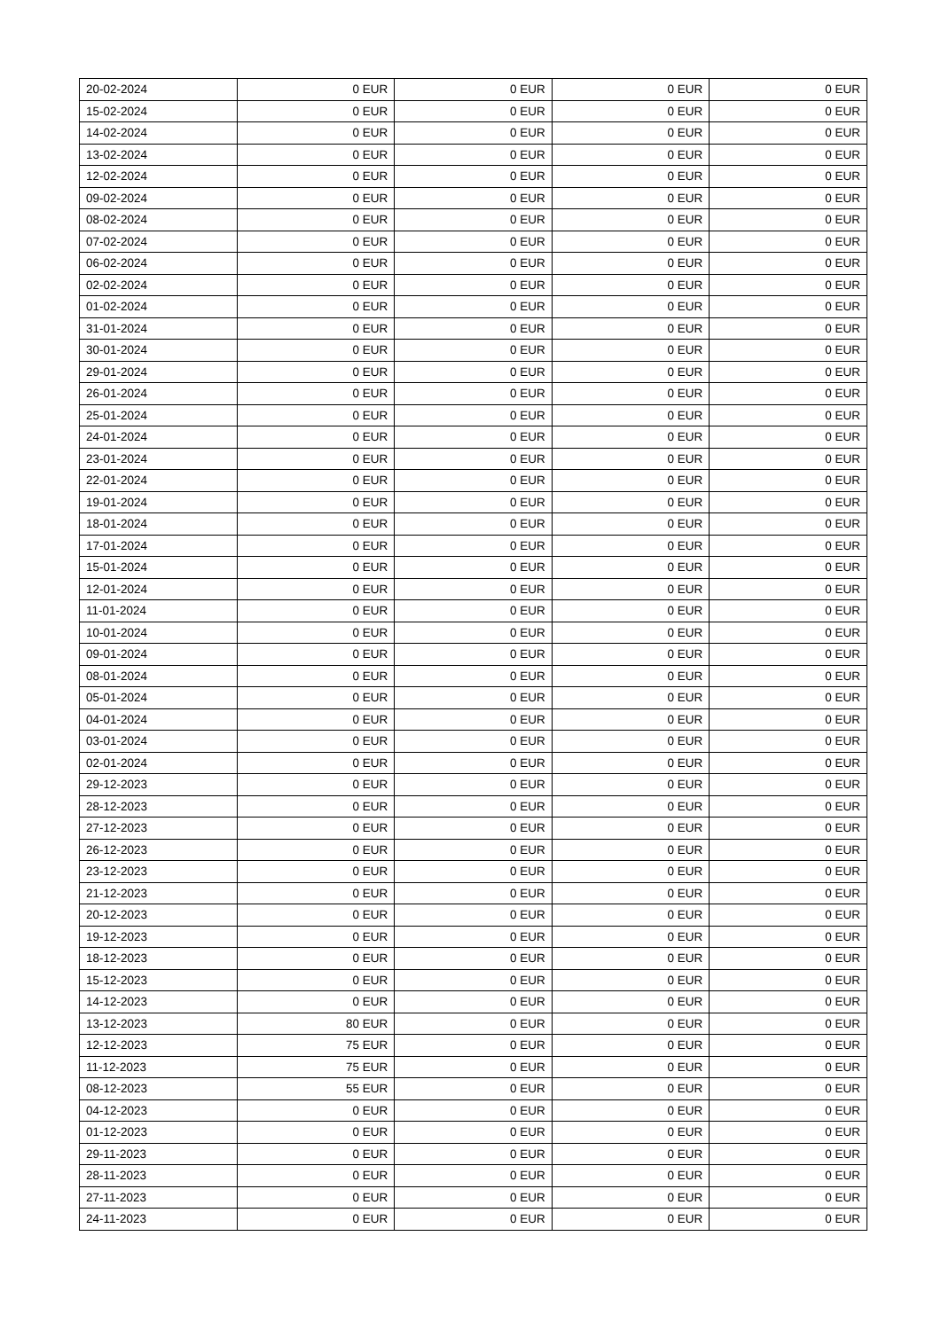| 20-02-2024 | 0 EUR | 0 EUR | 0 EUR | 0 EUR |
| 15-02-2024 | 0 EUR | 0 EUR | 0 EUR | 0 EUR |
| 14-02-2024 | 0 EUR | 0 EUR | 0 EUR | 0 EUR |
| 13-02-2024 | 0 EUR | 0 EUR | 0 EUR | 0 EUR |
| 12-02-2024 | 0 EUR | 0 EUR | 0 EUR | 0 EUR |
| 09-02-2024 | 0 EUR | 0 EUR | 0 EUR | 0 EUR |
| 08-02-2024 | 0 EUR | 0 EUR | 0 EUR | 0 EUR |
| 07-02-2024 | 0 EUR | 0 EUR | 0 EUR | 0 EUR |
| 06-02-2024 | 0 EUR | 0 EUR | 0 EUR | 0 EUR |
| 02-02-2024 | 0 EUR | 0 EUR | 0 EUR | 0 EUR |
| 01-02-2024 | 0 EUR | 0 EUR | 0 EUR | 0 EUR |
| 31-01-2024 | 0 EUR | 0 EUR | 0 EUR | 0 EUR |
| 30-01-2024 | 0 EUR | 0 EUR | 0 EUR | 0 EUR |
| 29-01-2024 | 0 EUR | 0 EUR | 0 EUR | 0 EUR |
| 26-01-2024 | 0 EUR | 0 EUR | 0 EUR | 0 EUR |
| 25-01-2024 | 0 EUR | 0 EUR | 0 EUR | 0 EUR |
| 24-01-2024 | 0 EUR | 0 EUR | 0 EUR | 0 EUR |
| 23-01-2024 | 0 EUR | 0 EUR | 0 EUR | 0 EUR |
| 22-01-2024 | 0 EUR | 0 EUR | 0 EUR | 0 EUR |
| 19-01-2024 | 0 EUR | 0 EUR | 0 EUR | 0 EUR |
| 18-01-2024 | 0 EUR | 0 EUR | 0 EUR | 0 EUR |
| 17-01-2024 | 0 EUR | 0 EUR | 0 EUR | 0 EUR |
| 15-01-2024 | 0 EUR | 0 EUR | 0 EUR | 0 EUR |
| 12-01-2024 | 0 EUR | 0 EUR | 0 EUR | 0 EUR |
| 11-01-2024 | 0 EUR | 0 EUR | 0 EUR | 0 EUR |
| 10-01-2024 | 0 EUR | 0 EUR | 0 EUR | 0 EUR |
| 09-01-2024 | 0 EUR | 0 EUR | 0 EUR | 0 EUR |
| 08-01-2024 | 0 EUR | 0 EUR | 0 EUR | 0 EUR |
| 05-01-2024 | 0 EUR | 0 EUR | 0 EUR | 0 EUR |
| 04-01-2024 | 0 EUR | 0 EUR | 0 EUR | 0 EUR |
| 03-01-2024 | 0 EUR | 0 EUR | 0 EUR | 0 EUR |
| 02-01-2024 | 0 EUR | 0 EUR | 0 EUR | 0 EUR |
| 29-12-2023 | 0 EUR | 0 EUR | 0 EUR | 0 EUR |
| 28-12-2023 | 0 EUR | 0 EUR | 0 EUR | 0 EUR |
| 27-12-2023 | 0 EUR | 0 EUR | 0 EUR | 0 EUR |
| 26-12-2023 | 0 EUR | 0 EUR | 0 EUR | 0 EUR |
| 23-12-2023 | 0 EUR | 0 EUR | 0 EUR | 0 EUR |
| 21-12-2023 | 0 EUR | 0 EUR | 0 EUR | 0 EUR |
| 20-12-2023 | 0 EUR | 0 EUR | 0 EUR | 0 EUR |
| 19-12-2023 | 0 EUR | 0 EUR | 0 EUR | 0 EUR |
| 18-12-2023 | 0 EUR | 0 EUR | 0 EUR | 0 EUR |
| 15-12-2023 | 0 EUR | 0 EUR | 0 EUR | 0 EUR |
| 14-12-2023 | 0 EUR | 0 EUR | 0 EUR | 0 EUR |
| 13-12-2023 | 80 EUR | 0 EUR | 0 EUR | 0 EUR |
| 12-12-2023 | 75 EUR | 0 EUR | 0 EUR | 0 EUR |
| 11-12-2023 | 75 EUR | 0 EUR | 0 EUR | 0 EUR |
| 08-12-2023 | 55 EUR | 0 EUR | 0 EUR | 0 EUR |
| 04-12-2023 | 0 EUR | 0 EUR | 0 EUR | 0 EUR |
| 01-12-2023 | 0 EUR | 0 EUR | 0 EUR | 0 EUR |
| 29-11-2023 | 0 EUR | 0 EUR | 0 EUR | 0 EUR |
| 28-11-2023 | 0 EUR | 0 EUR | 0 EUR | 0 EUR |
| 27-11-2023 | 0 EUR | 0 EUR | 0 EUR | 0 EUR |
| 24-11-2023 | 0 EUR | 0 EUR | 0 EUR | 0 EUR |